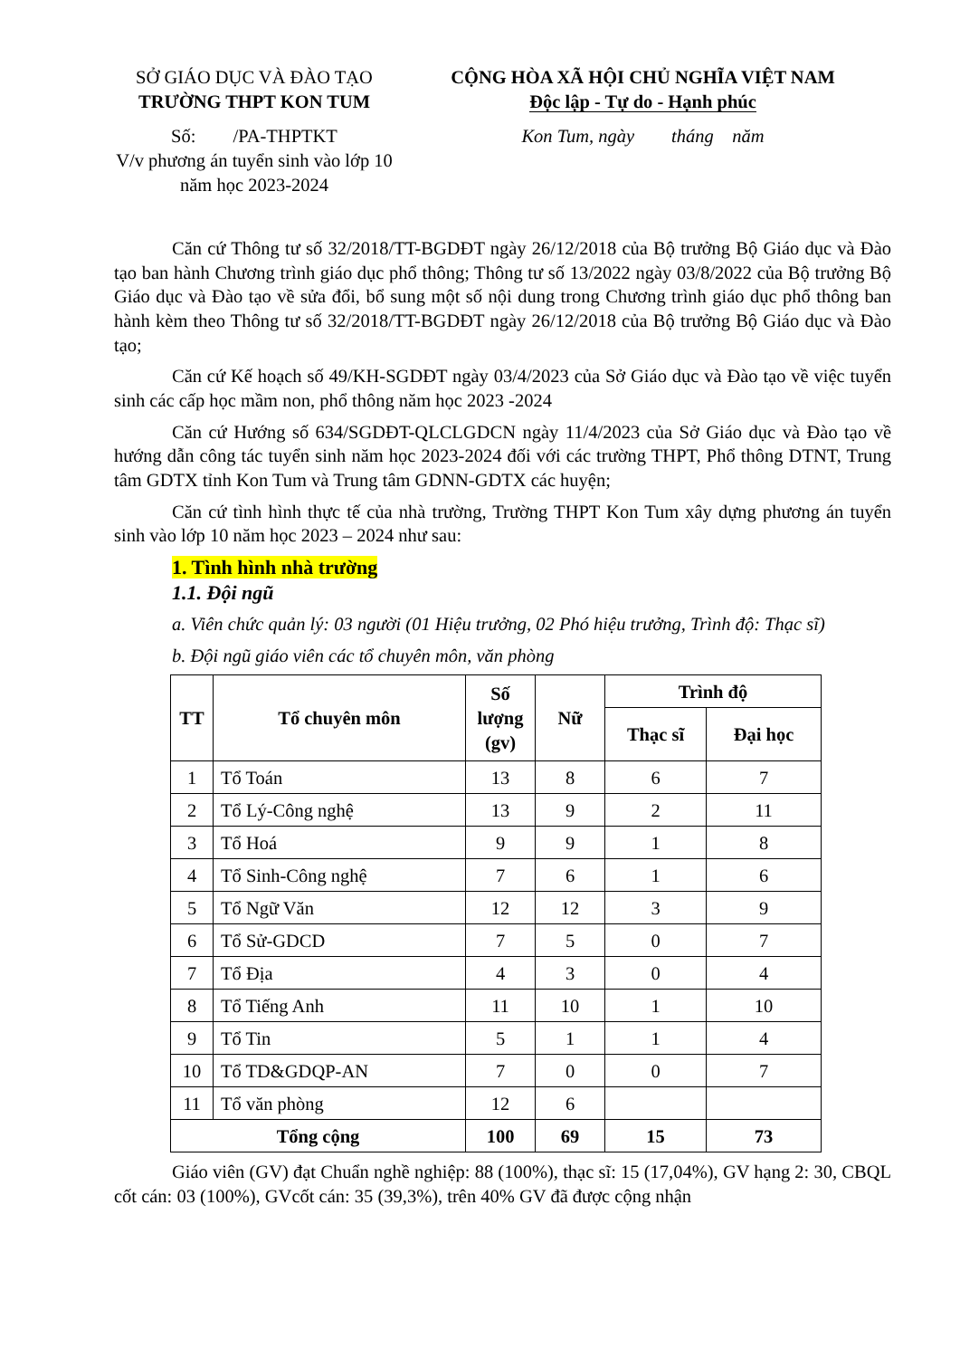SỞ GIÁO DỤC VÀ ĐÀO TẠO
TRƯỜNG THPT KON TUM
Số: /PA-THPTKT
V/v phương án tuyển sinh vào lớp 10 năm học 2023-2024
CỘNG HÒA XÃ HỘI CHỦ NGHĨA VIỆT NAM
Độc lập - Tự do - Hạnh phúc
Kon Tum, ngày tháng năm
Căn cứ Thông tư số 32/2018/TT-BGDĐT ngày 26/12/2018 của Bộ trưởng Bộ Giáo dục và Đào tạo ban hành Chương trình giáo dục phổ thông; Thông tư số 13/2022 ngày 03/8/2022 của Bộ trưởng Bộ Giáo dục và Đào tạo về sửa đổi, bổ sung một số nội dung trong Chương trình giáo dục phổ thông ban hành kèm theo Thông tư số 32/2018/TT-BGDĐT ngày 26/12/2018 của Bộ trưởng Bộ Giáo dục và Đào tạo;
Căn cứ Kế hoạch số 49/KH-SGDĐT ngày 03/4/2023 của Sở Giáo dục và Đào tạo về việc tuyển sinh các cấp học mầm non, phổ thông năm học 2023 -2024
Căn cứ Hướng số 634/SGDĐT-QLCLGDCN ngày 11/4/2023 của Sở Giáo dục và Đào tạo về hướng dẫn công tác tuyển sinh năm học 2023-2024 đối với các trường THPT, Phổ thông DTNT, Trung tâm GDTX tỉnh Kon Tum và Trung tâm GDNN-GDTX các huyện;
Căn cứ tình hình thực tế của nhà trường, Trường THPT Kon Tum xây dựng phương án tuyển sinh vào lớp 10 năm học 2023 – 2024 như sau:
1. Tình hình nhà trường
1.1. Đội ngũ
a. Viên chức quản lý: 03 người (01 Hiệu trưởng, 02 Phó hiệu trưởng, Trình độ: Thạc sĩ)
b. Đội ngũ giáo viên các tổ chuyên môn, văn phòng
| TT | Tổ chuyên môn | Số lượng (gv) | Nữ | Trình độ | |
| --- | --- | --- | --- | --- | --- |
| | | | | Thạc sĩ | Đại học |
| 1 | Tổ Toán | 13 | 8 | 6 | 7 |
| 2 | Tổ Lý-Công nghệ | 13 | 9 | 2 | 11 |
| 3 | Tổ Hoá | 9 | 9 | 1 | 8 |
| 4 | Tổ Sinh-Công nghệ | 7 | 6 | 1 | 6 |
| 5 | Tổ Ngữ Văn | 12 | 12 | 3 | 9 |
| 6 | Tổ Sử-GDCD | 7 | 5 | 0 | 7 |
| 7 | Tổ Địa | 4 | 3 | 0 | 4 |
| 8 | Tổ Tiếng Anh | 11 | 10 | 1 | 10 |
| 9 | Tổ Tin | 5 | 1 | 1 | 4 |
| 10 | Tổ TD&GDQP-AN | 7 | 0 | 0 | 7 |
| 11 | Tổ văn phòng | 12 | 6 | | |
| Tổng cộng | | 100 | 69 | 15 | 73 |
Giáo viên (GV) đạt Chuẩn nghề nghiệp: 88 (100%), thạc sĩ: 15 (17,04%), GV hạng 2: 30, CBQL cốt cán: 03 (100%), GVcốt cán: 35 (39,3%), trên 40% GV đã được cộng nhận